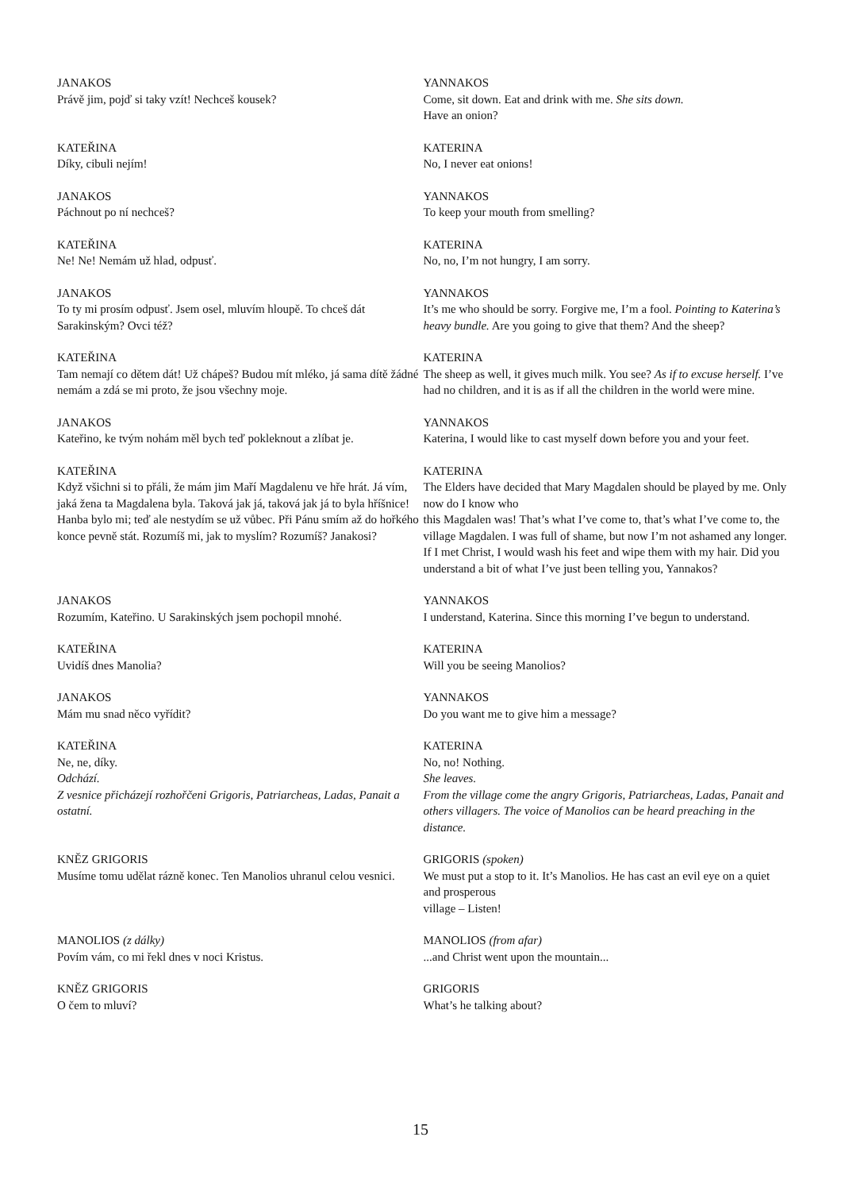| JANAKOS Právě jim, pojď si taky vzít! Nechceš kousek? | YANNAKOS Come, sit down. Eat and drink with me. She sits down. Have an onion? |
| KATEŘINA Díky, cibuli nejím! | KATERINA No, I never eat onions! |
| JANAKOS Páchnout po ní nechceš? | YANNAKOS To keep your mouth from smelling? |
| KATEŘINA Ne! Ne! Nemám už hlad, odpusť. | KATERINA No, no, I’m not hungry, I am sorry. |
| JANAKOS To ty mi prosím odpusť. Jsem osel, mluvím hloupě. To chceš dát Sarakinským? Ovci též? | YANNAKOS It’s me who should be sorry. Forgive me, I’m a fool. Pointing to Katerina’s heavy bundle. Are you going to give that them? And the sheep? |
| KATEŘINA Tam nemají co dětem dát! Už chápeš? Budou mít mléko, já sama dítě žádné nemám a zdá se mi proto, že jsou všechny moje. | KATERINA The sheep as well, it gives much milk. You see? As if to excuse herself. I’ve had no children, and it is as if all the children in the world were mine. |
| JANAKOS Kateřino, ke tvým nohám měl bych teď pokleknout a zlíbat je. | YANNAKOS Katerina, I would like to cast myself down before you and your feet. |
| KATEŘINA Když všichni si to přáli, že mám jim Maří Magdalenu ve hře hrát. Já vím, jaká žena ta Magdalena byla. Taková jak já, taková jak já to byla hříšnice! Hanba bylo mi; teď ale nestydím se už vůbec. Při Pánu smím až do hořkého konce pevně stát. Rozumíš mi, jak to myslím? Rozumíš? Janakosi? | KATERINA The Elders have decided that Mary Magdalen should be played by me. Only now do I know who this Magdalen was! That’s what I’ve come to, that’s what I’ve come to, the village Magdalen. I was full of shame, but now I’m not ashamed any longer. If I met Christ, I would wash his feet and wipe them with my hair. Did you understand a bit of what I’ve just been telling you, Yannakos? |
| JANAKOS Rozumím, Kateřino. U Sarakinských jsem pochopil mnohé. | YANNAKOS I understand, Katerina. Since this morning I’ve begun to understand. |
| KATEŘINA Uvidíš dnes Manolia? | KATERINA Will you be seeing Manolios? |
| JANAKOS Mám mu snad něco vyřídit? | YANNAKOS Do you want me to give him a message? |
| KATEŘINA Ne, ne, díky. Odchází. Z vesnice přicházejí rozhořčeni Grigoris, Patriarcheas, Ladas, Panait a ostatní. | KATERINA No, no! Nothing. She leaves. From the village come the angry Grigoris, Patriarcheas, Ladas, Panait and others villagers. The voice of Manolios can be heard preaching in the distance. |
| KNĚZ GRIGORIS Musíme tomu udělat rázně konec. Ten Manolios uhranul celou vesnici. | GRIGORIS (spoken) We must put a stop to it. It’s Manolios. He has cast an evil eye on a quiet and prosperous village – Listen! |
| MANOLIOS (z dálky) Povím vám, co mi řekl dnes v noci Kristus. | MANOLIOS (from afar) ...and Christ went upon the mountain... |
| KNĚZ GRIGORIS O čem to mluví? | GRIGORIS What’s he talking about? |
15